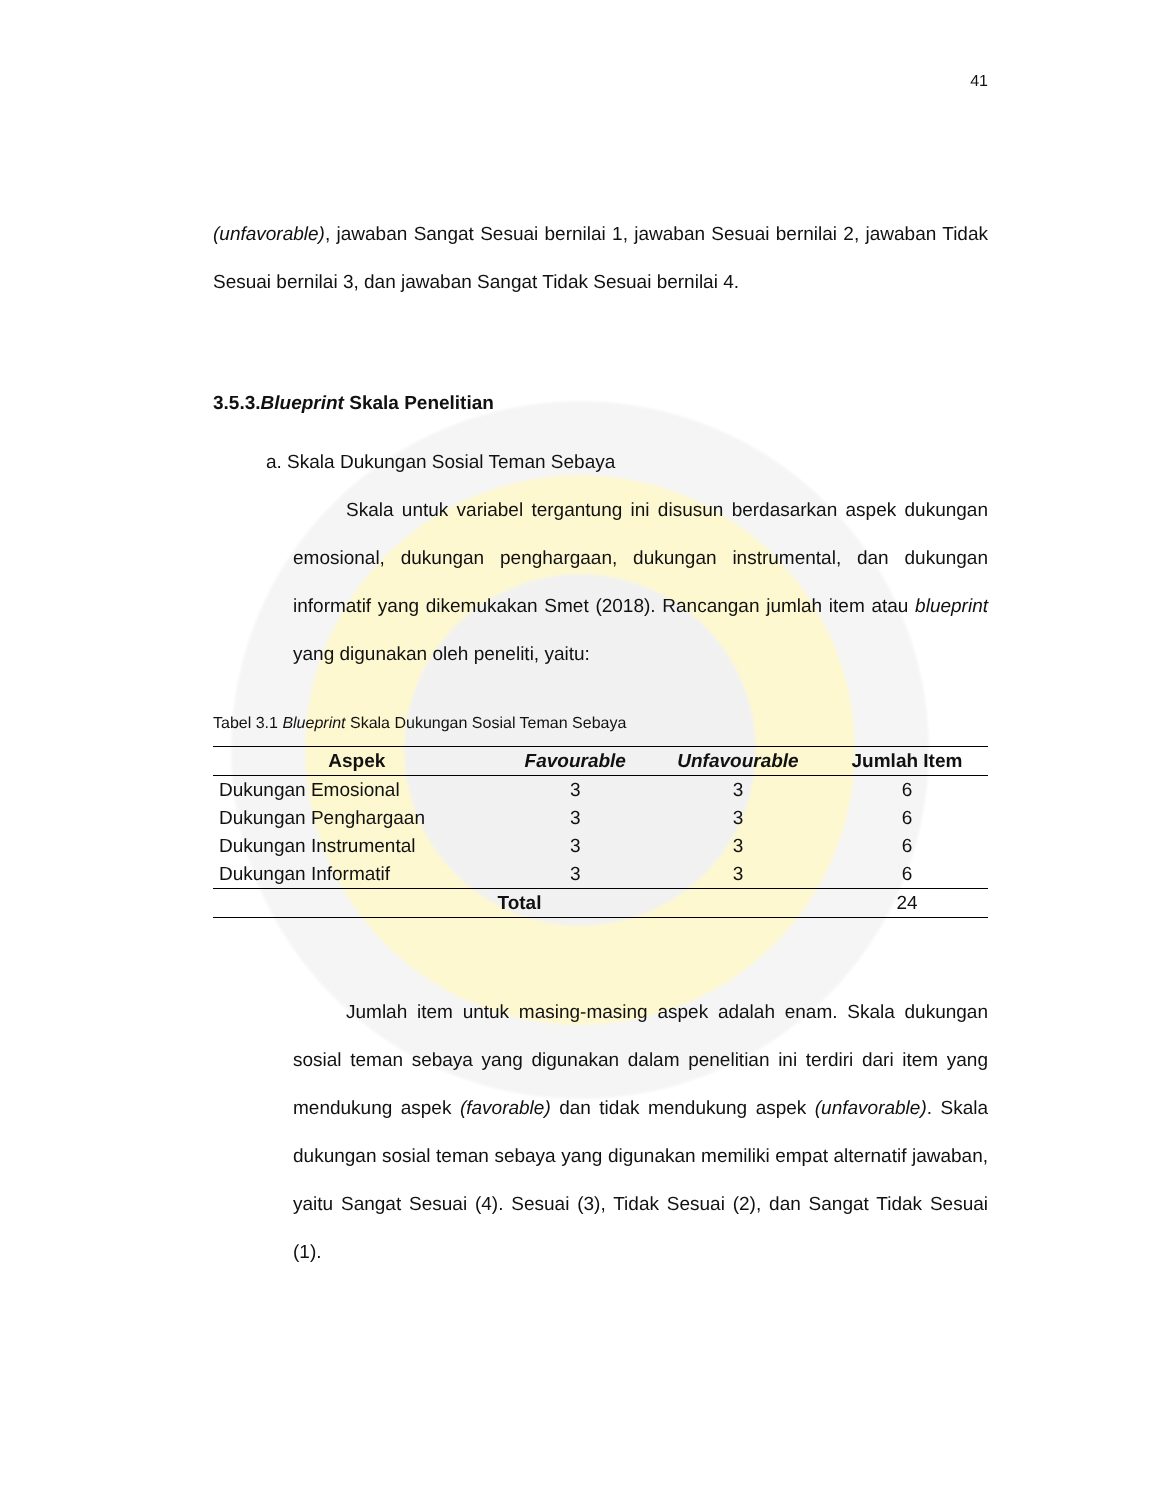41
(unfavorable), jawaban Sangat Sesuai bernilai 1, jawaban Sesuai bernilai 2, jawaban Tidak Sesuai bernilai 3, dan jawaban Sangat Tidak Sesuai bernilai 4.
3.5.3.Blueprint Skala Penelitian
a. Skala Dukungan Sosial Teman Sebaya
Skala untuk variabel tergantung ini disusun berdasarkan aspek dukungan emosional, dukungan penghargaan, dukungan instrumental, dan dukungan informatif yang dikemukakan Smet (2018). Rancangan jumlah item atau blueprint yang digunakan oleh peneliti, yaitu:
Tabel 3.1 Blueprint Skala Dukungan Sosial Teman Sebaya
| Aspek | Favourable | Unfavourable | Jumlah Item |
| --- | --- | --- | --- |
| Dukungan Emosional | 3 | 3 | 6 |
| Dukungan Penghargaan | 3 | 3 | 6 |
| Dukungan Instrumental | 3 | 3 | 6 |
| Dukungan Informatif | 3 | 3 | 6 |
| Total | | | 24 |
Jumlah item untuk masing-masing aspek adalah enam. Skala dukungan sosial teman sebaya yang digunakan dalam penelitian ini terdiri dari item yang mendukung aspek (favorable) dan tidak mendukung aspek (unfavorable). Skala dukungan sosial teman sebaya yang digunakan memiliki empat alternatif jawaban, yaitu Sangat Sesuai (4). Sesuai (3), Tidak Sesuai (2), dan Sangat Tidak Sesuai (1).